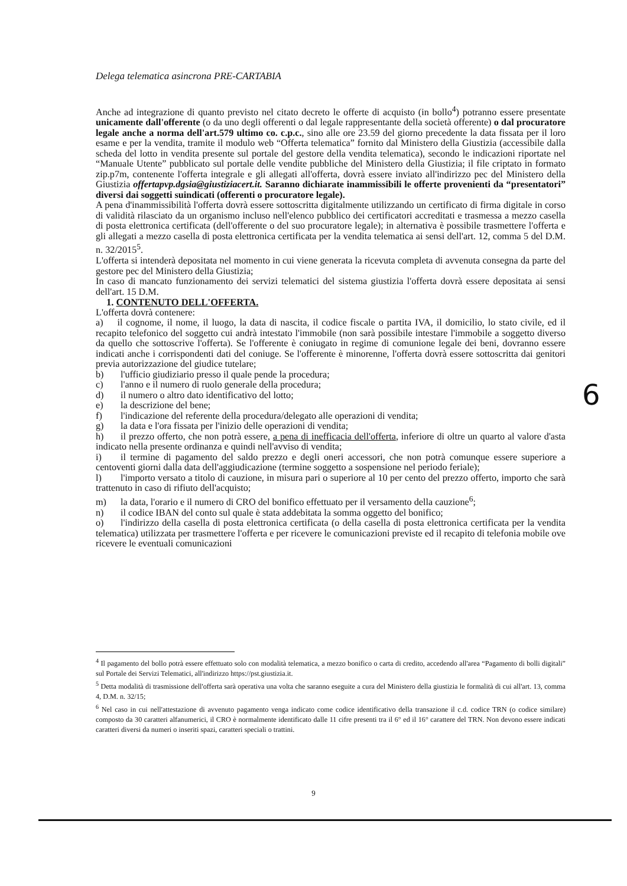Delega telematica asincrona PRE-CARTABIA
Anche ad integrazione di quanto previsto nel citato decreto le offerte di acquisto (in bollo<sup>4</sup>) potranno essere presentate unicamente dall'offerente (o da uno degli offerenti o dal legale rappresentante della società offerente) o dal procuratore legale anche a norma dell'art.579 ultimo co. c.p.c., sino alle ore 23.59 del giorno precedente la data fissata per il loro esame e per la vendita, tramite il modulo web “Offerta telematica” fornito dal Ministero della Giustizia (accessibile dalla scheda del lotto in vendita presente sul portale del gestore della vendita telematica), secondo le indicazioni riportate nel “Manuale Utente” pubblicato sul portale delle vendite pubbliche del Ministero della Giustizia; il file criptato in formato zip.p7m, contenente l'offerta integrale e gli allegati all'offerta, dovrà essere inviato all'indirizzo pec del Ministero della Giustizia offertapvp.dgsia@giustiziacert.it. Saranno dichiarate inammissibili le offerte provenienti da “presentatori” diversi dai soggetti suindicati (offerenti o procuratore legale).
A pena d'inammissibilità l'offerta dovrà essere sottoscritta digitalmente utilizzando un certificato di firma digitale in corso di validità rilasciato da un organismo incluso nell'elenco pubblico dei certificatori accreditati e trasmessa a mezzo casella di posta elettronica certificata (dell'offerente o del suo procuratore legale); in alternativa è possibile trasmettere l'offerta e gli allegati a mezzo casella di posta elettronica certificata per la vendita telematica ai sensi dell'art. 12, comma 5 del D.M. n. 32/2015<sup>5</sup>.
L'offerta si intenderà depositata nel momento in cui viene generata la ricevuta completa di avvenuta consegna da parte del gestore pec del Ministero della Giustizia;
In caso di mancato funzionamento dei servizi telematici del sistema giustizia l'offerta dovrà essere depositata ai sensi dell'art. 15 D.M.
1. CONTENUTO DELL'OFFERTA.
L'offerta dovrà contenere:
a) il cognome, il nome, il luogo, la data di nascita, il codice fiscale o partita IVA, il domicilio, lo stato civile, ed il recapito telefonico del soggetto cui andrà intestato l'immobile (non sarà possibile intestare l'immobile a soggetto diverso da quello che sottoscrive l'offerta). Se l'offerente è coniugato in regime di comunione legale dei beni, dovranno essere indicati anche i corrispondenti dati del coniuge. Se l'offerente è minorenne, l'offerta dovrà essere sottoscritta dai genitori previa autorizzazione del giudice tutelare;
b) l'ufficio giudiziario presso il quale pende la procedura;
c) l'anno e il numero di ruolo generale della procedura;
d) il numero o altro dato identificativo del lotto;
e) la descrizione del bene;
f) l'indicazione del referente della procedura/delegato alle operazioni di vendita;
g) la data e l'ora fissata per l'inizio delle operazioni di vendita;
h) il prezzo offerto, che non potrà essere, a pena di inefficacia dell'offerta, inferiore di oltre un quarto al valore d'asta indicato nella presente ordinanza e quindi nell'avviso di vendita;
i) il termine di pagamento del saldo prezzo e degli oneri accessori, che non potrà comunque essere superiore a centoventi giorni dalla data dell'aggiudicazione (termine soggetto a sospensione nel periodo feriale);
l) l'importo versato a titolo di cauzione, in misura pari o superiore al 10 per cento del prezzo offerto, importo che sarà trattenuto in caso di rifiuto dell'acquisto;
m) la data, l'orario e il numero di CRO del bonifico effettuato per il versamento della cauzione<sup>6</sup>;
n) il codice IBAN del conto sul quale è stata addebitata la somma oggetto del bonifico;
o) l'indirizzo della casella di posta elettronica certificata (o della casella di posta elettronica certificata per la vendita telematica) utilizzata per trasmettere l'offerta e per ricevere le comunicazioni previste ed il recapito di telefonia mobile ove ricevere le eventuali comunicazioni
6
<sup>4</sup> Il pagamento del bollo potrà essere effettuato solo con modalità telematica, a mezzo bonifico o carta di credito, accedendo all'area “Pagamento di bolli digitali” sul Portale dei Servizi Telematici, all'indirizzo https://pst.giustizia.it.
<sup>5</sup> Detta modalità di trasmissione dell'offerta sarà operativa una volta che saranno eseguite a cura del Ministero della giustizia le formalità di cui all'art. 13, comma 4, D.M. n. 32/15;
<sup>6</sup> Nel caso in cui nell'attestazione di avvenuto pagamento venga indicato come codice identificativo della transazione il c.d. codice TRN (o codice similare) composto da 30 caratteri alfanumerici, il CRO è normalmente identificato dalle 11 cifre presenti tra il 6° ed il 16° carattere del TRN. Non devono essere indicati caratteri diversi da numeri o inseriti spazi, caratteri speciali o trattini.
9